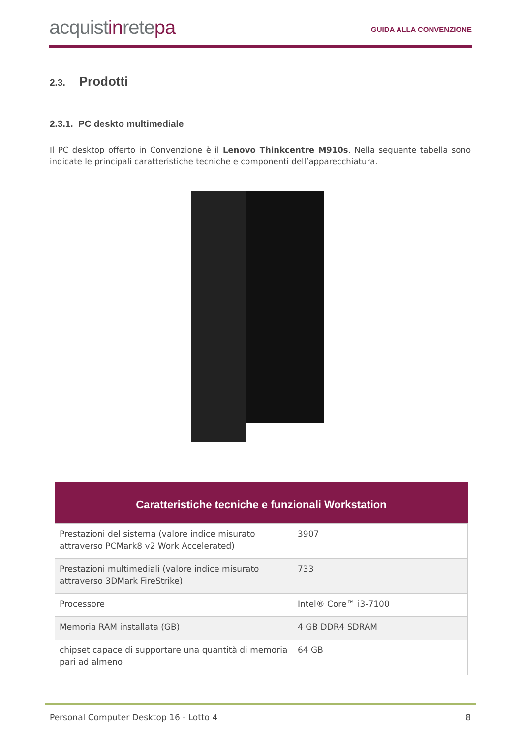acquistinretepa
GUIDA ALLA CONVENZIONE
2.3. Prodotti
2.3.1. PC deskto multimediale
Il PC desktop offerto in Convenzione è il Lenovo Thinkcentre M910s. Nella seguente tabella sono indicate le principali caratteristiche tecniche e componenti dell’apparecchiatura.
| Caratteristiche tecniche e funzionali Workstation | |
| --- | --- |
| Prestazioni del sistema (valore indice misurato attraverso PCMark8 v2 Work Accelerated) | 3907 |
| Prestazioni multimediali (valore indice misurato attraverso 3DMark FireStrike) | 733 |
| Processore | Intel® Core™ i3-7100 |
| Memoria RAM installata (GB) | 4 GB DDR4 SDRAM |
| chipset capace di supportare una quantità di memoria pari ad almeno | 64 GB |
Personal Computer Desktop 16 - Lotto 4 8